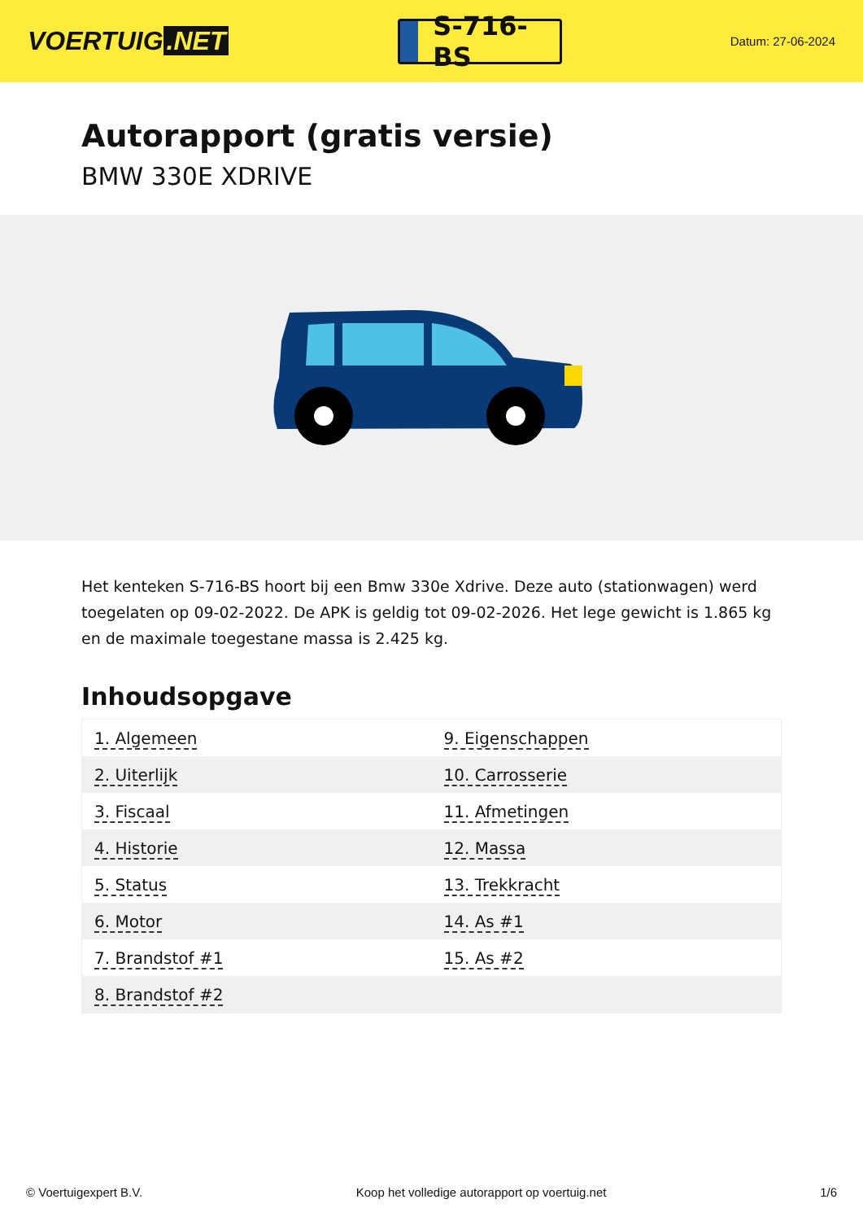VOERTUIG.NET
S-716-BS
Datum: 27-06-2024
Autorapport (gratis versie)
BMW 330E XDRIVE
Het kenteken S-716-BS hoort bij een Bmw 330e Xdrive. Deze auto (stationwagen) werd toegelaten op 09-02-2022. De APK is geldig tot 09-02-2026. Het lege gewicht is 1.865 kg en de maximale toegestane massa is 2.425 kg.
Inhoudsopgave
| 1. Algemeen | 9. Eigenschappen |
| 2. Uiterlijk | 10. Carrosserie |
| 3. Fiscaal | 11. Afmetingen |
| 4. Historie | 12. Massa |
| 5. Status | 13. Trekkracht |
| 6. Motor | 14. As #1 |
| 7. Brandstof #1 | 15. As #2 |
| 8. Brandstof #2 | |
© Voertuigexpert B.V. Koop het volledige autorapport op voertuig.net 1/6